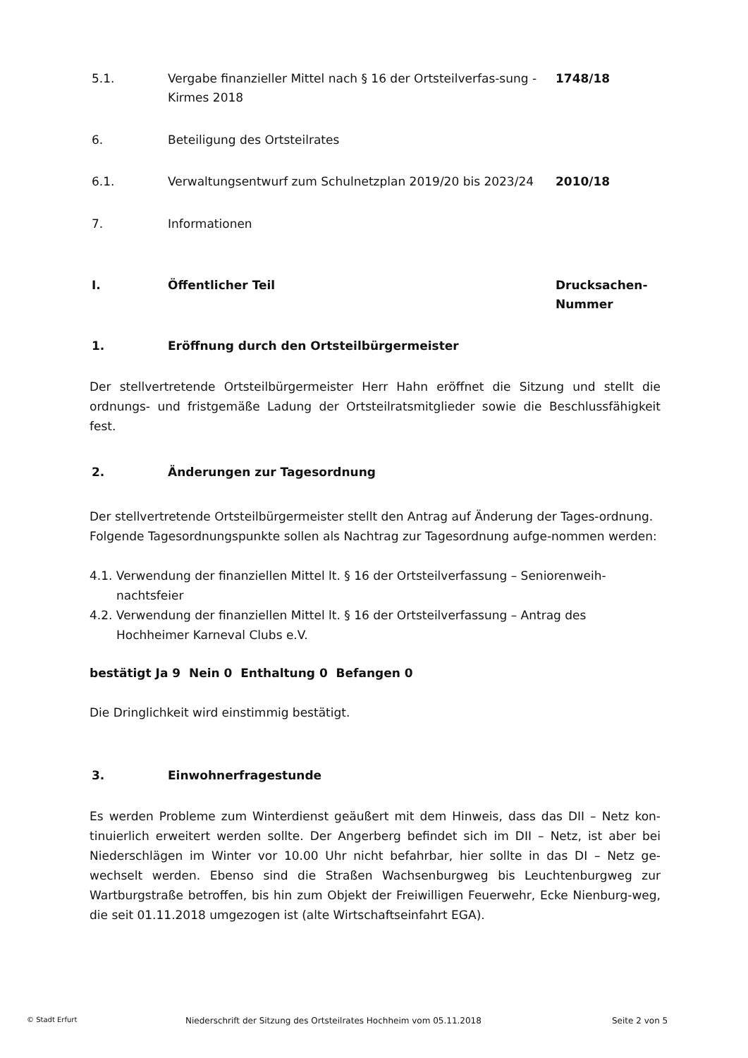5.1. Vergabe finanzieller Mittel nach § 16 der Ortsteilverfas-sung - Kirmes 2018
1748/18
6. Beteiligung des Ortsteilrates
6.1. Verwaltungsentwurf zum Schulnetzplan 2019/20 bis 2023/24
2010/18
7. Informationen
I. Öffentlicher Teil Drucksachen-Nummer
1. Eröffnung durch den Ortsteilbürgermeister
Der stellvertretende Ortsteilbürgermeister Herr Hahn eröffnet die Sitzung und stellt die ordnungs- und fristgemäße Ladung der Ortsteilratsmitglieder sowie die Beschlussfähigkeit fest.
2. Änderungen zur Tagesordnung
Der stellvertretende Ortsteilbürgermeister stellt den Antrag auf Änderung der Tages-ordnung. Folgende Tagesordnungspunkte sollen als Nachtrag zur Tagesordnung aufge-nommen werden:
4.1. Verwendung der finanziellen Mittel lt. § 16 der Ortsteilverfassung – Seniorenweih-nachtsfeier
4.2. Verwendung der finanziellen Mittel lt. § 16 der Ortsteilverfassung – Antrag des Hochheimer Karneval Clubs e.V.
bestätigt Ja 9 Nein 0 Enthaltung 0 Befangen 0
Die Dringlichkeit wird einstimmig bestätigt.
3. Einwohnerfragestunde
Es werden Probleme zum Winterdienst geäußert mit dem Hinweis, dass das DII – Netz kon-tinuierlich erweitert werden sollte. Der Angerberg befindet sich im DII – Netz, ist aber bei Niederschlägen im Winter vor 10.00 Uhr nicht befahrbar, hier sollte in das DI – Netz ge-wechselt werden. Ebenso sind die Straßen Wachsenburgweg bis Leuchtenburgweg zur Wartburgstraße betroffen, bis hin zum Objekt der Freiwilligen Feuerwehr, Ecke Nienburg-weg, die seit 01.11.2018 umgezogen ist (alte Wirtschaftseinfahrt EGA).
© Stadt Erfurt
Niederschrift der Sitzung des Ortsteilrates Hochheim vom 05.11.2018 Seite 2 von 5